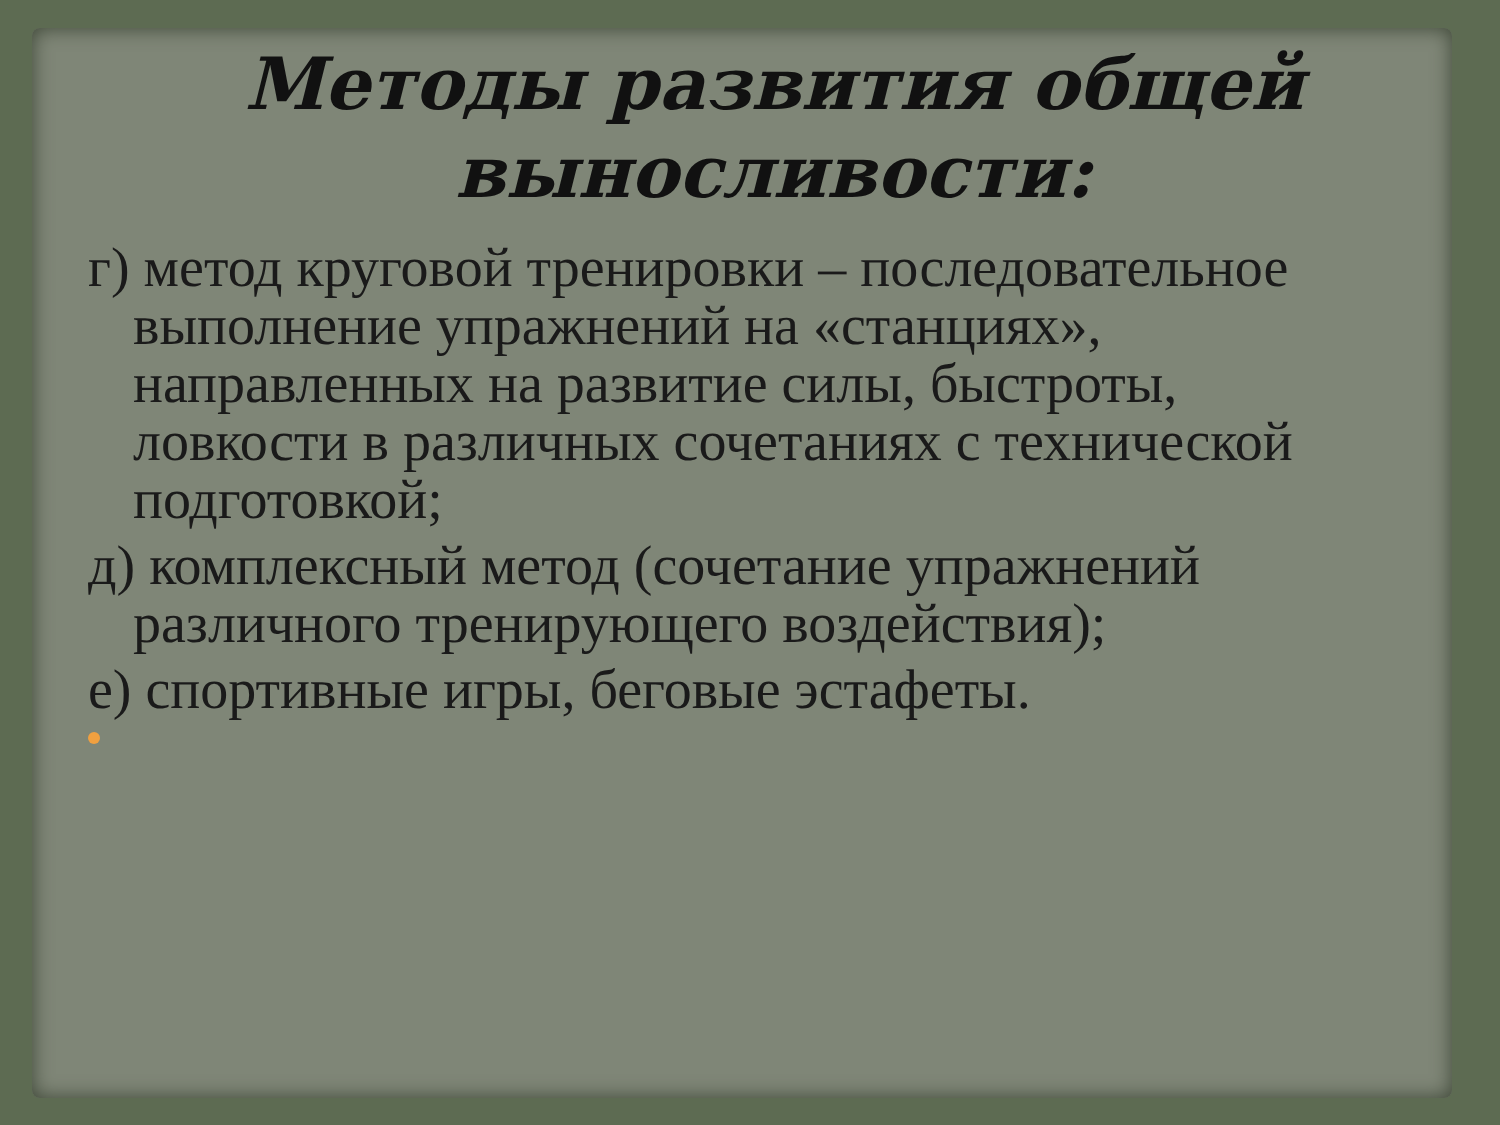Методы развития общей выносливости:
г) метод круговой тренировки – последовательное выполнение упражнений на «станциях», направленных на развитие силы, быстроты, ловкости в различных сочетаниях с технической подготовкой;
д) комплексный метод (сочетание упражнений различного тренирующего воздействия);
е) спортивные игры, беговые эстафеты.